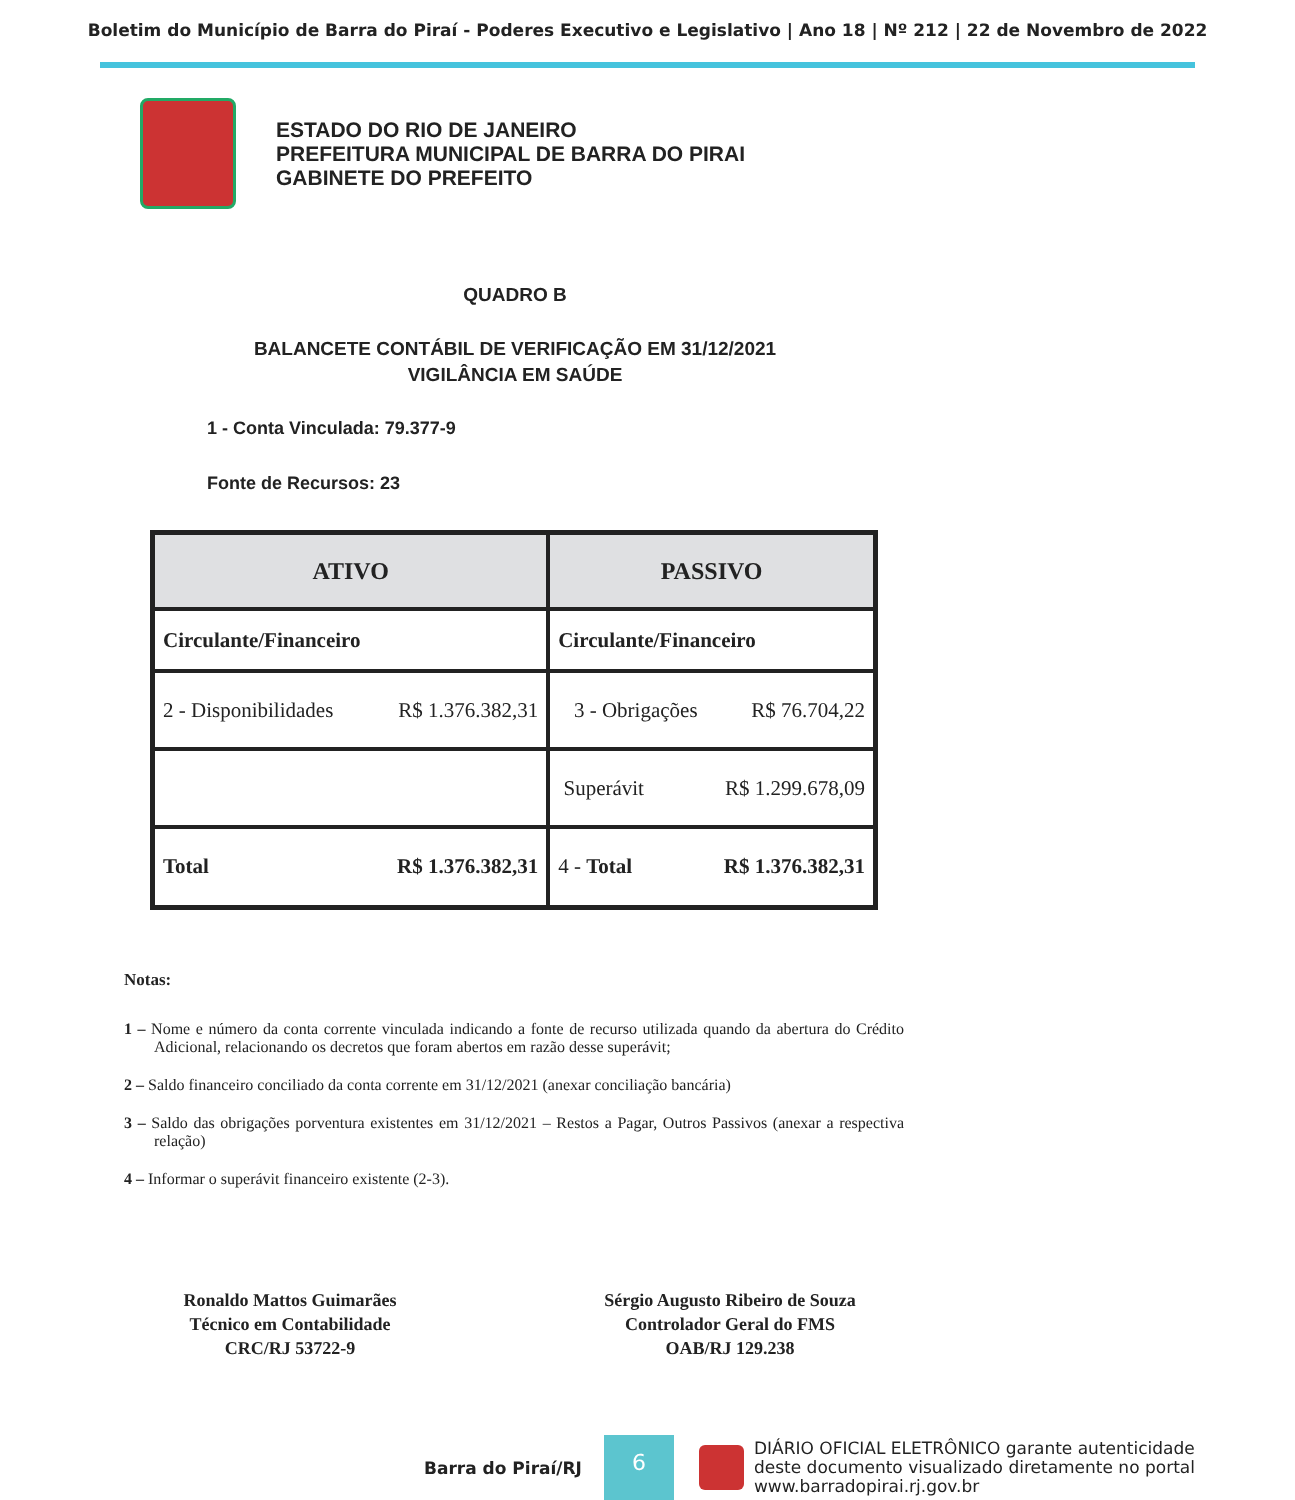Boletim do Município de Barra do Piraí - Poderes Executivo e Legislativo | Ano 18 | Nº 212 | 22 de Novembro de 2022
ESTADO DO RIO DE JANEIRO
PREFEITURA MUNICIPAL DE BARRA DO PIRAI
GABINETE DO PREFEITO
QUADRO B
BALANCETE CONTÁBIL DE VERIFICAÇÃO EM 31/12/2021
VIGILÂNCIA EM SAÚDE
1 - Conta Vinculada: 79.377-9
Fonte de Recursos: 23
| ATIVO | PASSIVO |
| --- | --- |
| Circulante/Financeiro | Circulante/Financeiro |
| 2 - Disponibilidades R$ 1.376.382,31 | 3 - Obrigações R$ 76.704,22 |
| | Superávit R$ 1.299.678,09 |
| Total R$ 1.376.382,31 | 4 - Total R$ 1.376.382,31 |
Notas:
1 – Nome e número da conta corrente vinculada indicando a fonte de recurso utilizada quando da abertura do Crédito Adicional, relacionando os decretos que foram abertos em razão desse superávit;
2 – Saldo financeiro conciliado da conta corrente em 31/12/2021 (anexar conciliação bancária)
3 – Saldo das obrigações porventura existentes em 31/12/2021 – Restos a Pagar, Outros Passivos (anexar a respectiva relação)
4 – Informar o superávit financeiro existente (2-3).
Ronaldo Mattos Guimarães
Técnico em Contabilidade
CRC/RJ 53722-9
Sérgio Augusto Ribeiro de Souza
Controlador Geral do FMS
OAB/RJ 129.238
Barra do Piraí/RJ
6
DIÁRIO OFICIAL ELETRÔNICO garante autenticidade
deste documento visualizado diretamente no portal
www.barradopirai.rj.gov.br